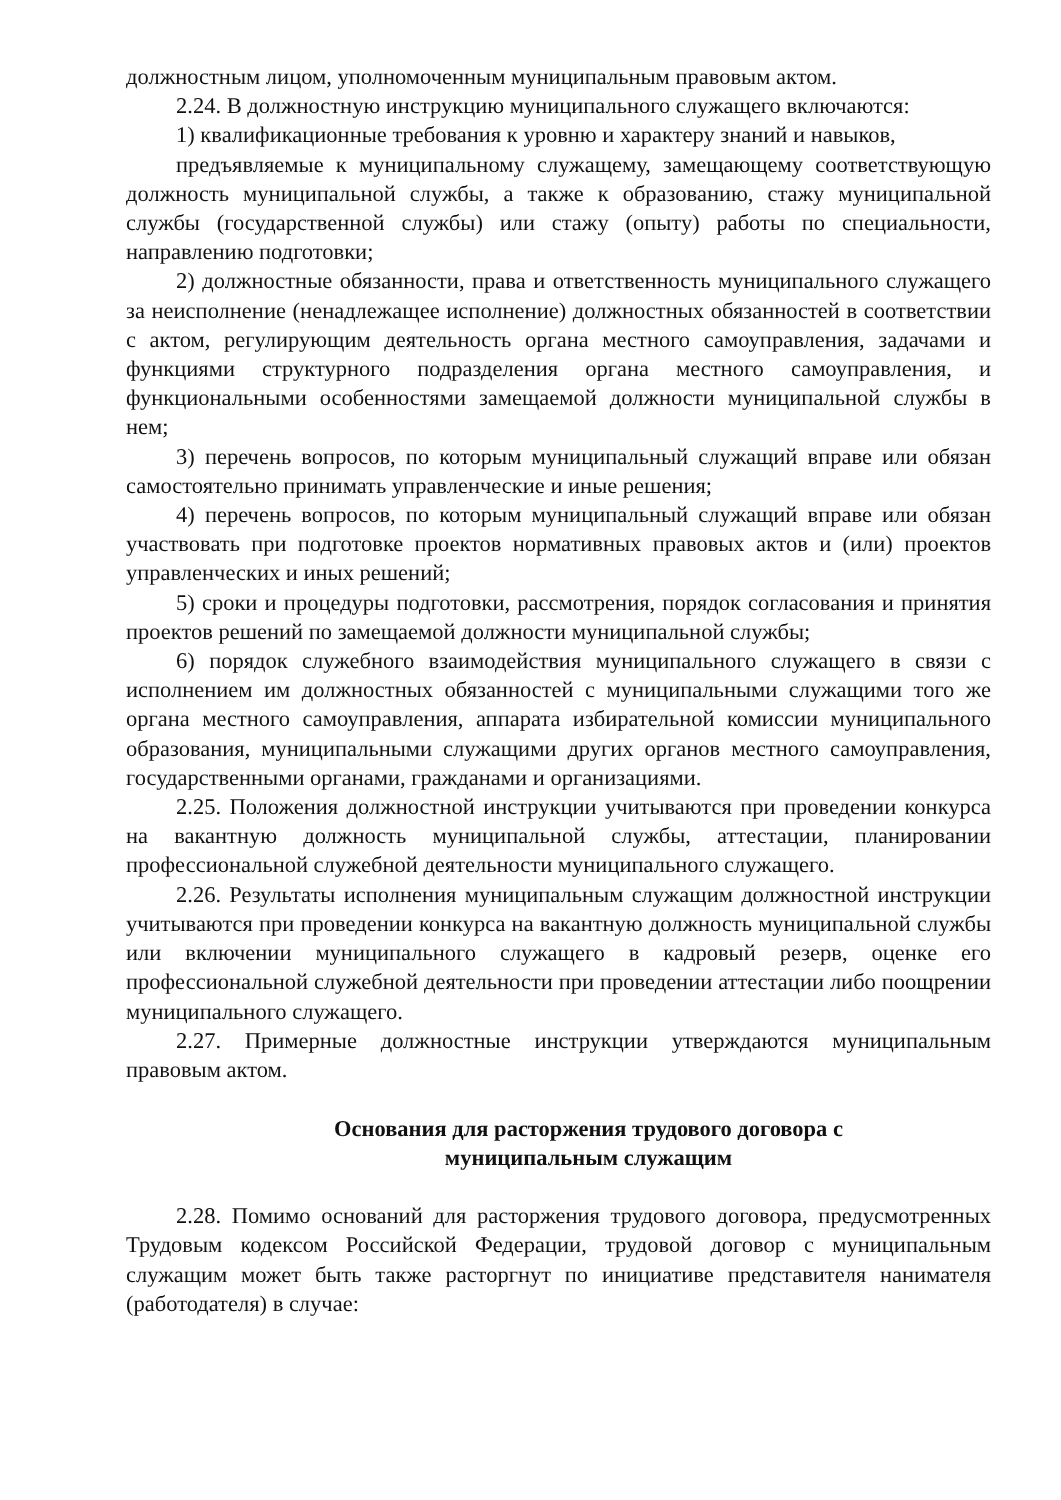должностным лицом, уполномоченным муниципальным правовым актом.
2.24. В должностную инструкцию муниципального служащего включаются:
1) квалификационные требования к уровню и характеру знаний и навыков,
предъявляемые к муниципальному служащему, замещающему соответствующую должность муниципальной службы, а также к образованию, стажу муниципальной службы (государственной службы) или стажу (опыту) работы по специальности, направлению подготовки;
2) должностные обязанности, права и ответственность муниципального служащего за неисполнение (ненадлежащее исполнение) должностных обязанностей в соответствии с актом, регулирующим деятельность органа местного самоуправления, задачами и функциями структурного подразделения органа местного самоуправления, и функциональными особенностями замещаемой должности муниципальной службы в нем;
3) перечень вопросов, по которым муниципальный служащий вправе или обязан самостоятельно принимать управленческие и иные решения;
4) перечень вопросов, по которым муниципальный служащий вправе или обязан участвовать при подготовке проектов нормативных правовых актов и (или) проектов управленческих и иных решений;
5) сроки и процедуры подготовки, рассмотрения, порядок согласования и принятия проектов решений по замещаемой должности муниципальной службы;
6) порядок служебного взаимодействия муниципального служащего в связи с исполнением им должностных обязанностей с муниципальными служащими того же органа местного самоуправления, аппарата избирательной комиссии муниципального образования, муниципальными служащими других органов местного самоуправления, государственными органами, гражданами и организациями.
2.25. Положения должностной инструкции учитываются при проведении конкурса на вакантную должность муниципальной службы, аттестации, планировании профессиональной служебной деятельности муниципального служащего.
2.26. Результаты исполнения муниципальным служащим должностной инструкции учитываются при проведении конкурса на вакантную должность муниципальной службы или включении муниципального служащего в кадровый резерв, оценке его профессиональной служебной деятельности при проведении аттестации либо поощрении муниципального служащего.
2.27. Примерные должностные инструкции утверждаются муниципальным правовым актом.
Основания для расторжения трудового договора с
муниципальным служащим
2.28. Помимо оснований для расторжения трудового договора, предусмотренных Трудовым кодексом Российской Федерации, трудовой договор с муниципальным служащим может быть также расторгнут по инициативе представителя нанимателя (работодателя) в случае: